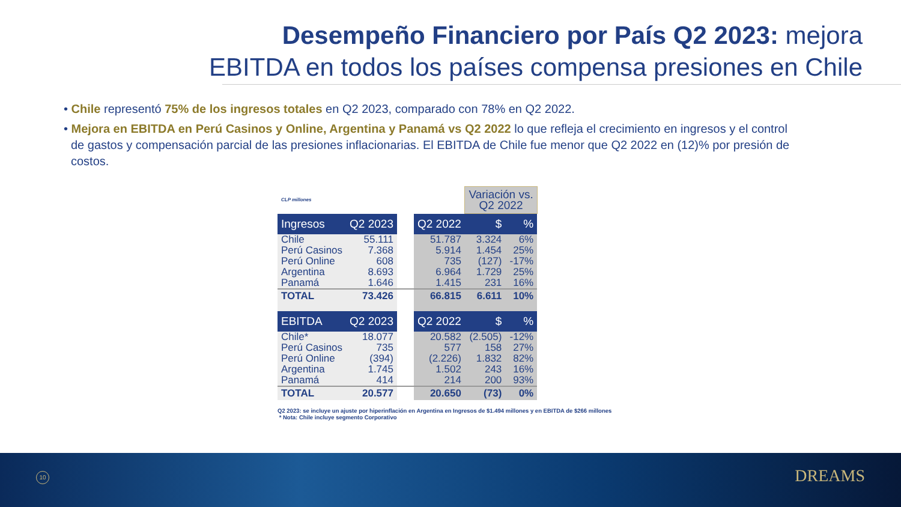Desempeño Financiero por País Q2 2023: mejora
EBITDA en todos los países compensa presiones en Chile
• Chile representó 75% de los ingresos totales en Q2 2023, comparado con 78% en Q2 2022.
• Mejora en EBITDA en Perú Casinos y Online, Argentina y Panamá vs Q2 2022 lo que refleja el crecimiento en ingresos y el control de gastos y compensación parcial de las presiones inflacionarias. El EBITDA de Chile fue menor que Q2 2022 en (12)% por presión de costos.
| CLP millones | | | | Variación vs. Q2 2022 | |
| Ingresos | Q2 2023 | | Q2 2022 | $ | % |
| Chile | 55.111 | | 51.787 | 3.324 | 6% |
| Perú Casinos | 7.368 | | 5.914 | 1.454 | 25% |
| Perú Online | 608 | | 735 | (127) | -17% |
| Argentina | 8.693 | | 6.964 | 1.729 | 25% |
| Panamá | 1.646 | | 1.415 | 231 | 16% |
| TOTAL | 73.426 | | 66.815 | 6.611 | 10% |
| EBITDA | Q2 2023 | | Q2 2022 | $ | % |
| Chile* | 18.077 | | 20.582 | (2.505) | -12% |
| Perú Casinos | 735 | | 577 | 158 | 27% |
| Perú Online | (394) | | (2.226) | 1.832 | 82% |
| Argentina | 1.745 | | 1.502 | 243 | 16% |
| Panamá | 414 | | 214 | 200 | 93% |
| TOTAL | 20.577 | | 20.650 | (73) | 0% |
Q2 2023: se incluye un ajuste por hiperinflación en Argentina en Ingresos de $1.494 millones y en EBITDA de $266 millones
* Nota: Chile incluye segmento Corporativo
10 DREAMS